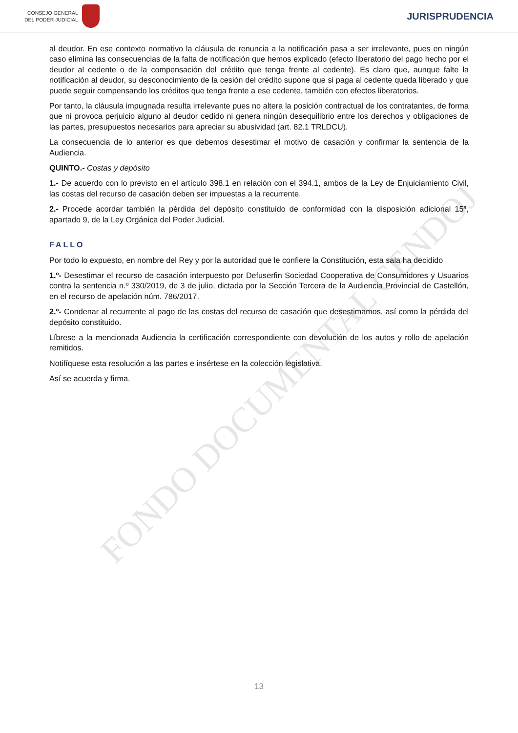FONDO DOCUMENTAL CENDOJ
CONSEJO GENERAL
DEL PODER JUDICIAL
JURISPRUDENCIA
al deudor. En ese contexto normativo la cláusula de renuncia a la notificación pasa a ser irrelevante, pues en ningún caso elimina las consecuencias de la falta de notificación que hemos explicado (efecto liberatorio del pago hecho por el deudor al cedente o de la compensación del crédito que tenga frente al cedente). Es claro que, aunque falte la notificación al deudor, su desconocimiento de la cesión del crédito supone que si paga al cedente queda liberado y que puede seguir compensando los créditos que tenga frente a ese cedente, también con efectos liberatorios.
Por tanto, la cláusula impugnada resulta irrelevante pues no altera la posición contractual de los contratantes, de forma que ni provoca perjuicio alguno al deudor cedido ni genera ningún desequilibrio entre los derechos y obligaciones de las partes, presupuestos necesarios para apreciar su abusividad (art. 82.1 TRLDCU).
La consecuencia de lo anterior es que debemos desestimar el motivo de casación y confirmar la sentencia de la Audiencia.
QUINTO.- Costas y depósito
1.- De acuerdo con lo previsto en el artículo 398.1 en relación con el 394.1, ambos de la Ley de Enjuiciamiento Civil, las costas del recurso de casación deben ser impuestas a la recurrente.
2.- Procede acordar también la pérdida del depósito constituido de conformidad con la disposición adicional 15ª, apartado 9, de la Ley Orgánica del Poder Judicial.
FALLO
Por todo lo expuesto, en nombre del Rey y por la autoridad que le confiere la Constitución, esta sala ha decidido
1.º- Desestimar el recurso de casación interpuesto por Defuserfin Sociedad Cooperativa de Consumidores y Usuarios contra la sentencia n.º 330/2019, de 3 de julio, dictada por la Sección Tercera de la Audiencia Provincial de Castellón, en el recurso de apelación núm. 786/2017.
2.º- Condenar al recurrente al pago de las costas del recurso de casación que desestimamos, así como la pérdida del depósito constituido.
Líbrese a la mencionada Audiencia la certificación correspondiente con devolución de los autos y rollo de apelación remitidos.
Notifíquese esta resolución a las partes e insértese en la colección legislativa.
Así se acuerda y firma.
13